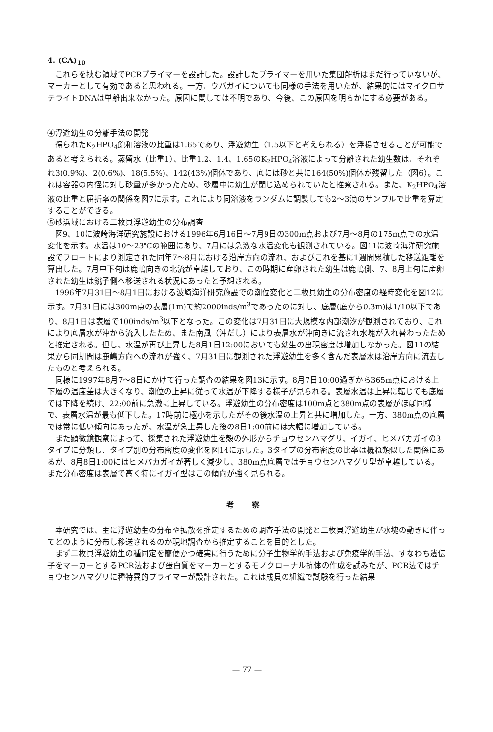4. (CA)<sub>10</sub>
これらを挟む領域でPCRプライマーを設計した。設計したプライマーを用いた集団解析はまだ行っていないが、マーカーとして有効であると思われる。一方、ウバガイについても同様の手法を用いたが、結果的にはマイクロサテライトDNAは単離出来なかった。原因に関しては不明であり、今後、この原因を明らかにする必要がある。
④浮遊幼生の分離手法の開発
得られたK<sub>2</sub>HPO<sub>4</sub>飽和溶液の比重は1.65であり、浮遊幼生（1.5以下と考えられる）を浮揚させることが可能であると考えられる。蒸留水（比重1）、比重1.2、1.4、1.65のK<sub>2</sub>HPO<sub>4</sub>溶液によって分離された幼生数は、それぞれ3(0.9%)、2(0.6%)、18(5.5%)、142(43%)個体であり、底には砂と共に164(50%)個体が残留した（図6）。これは容器の内径に対し砂量が多かったため、砂層中に幼生が閉じ込められていたと推察される。また、K<sub>2</sub>HPO<sub>4</sub>溶液の比重と屈折率の関係を図7に示す。これにより同溶液をランダムに調製しても2～3滴のサンプルで比重を算定することができる。
⑤砂浜域における二枚貝浮遊幼生の分布調査
図9、10に波崎海洋研究施設における1996年6月16日～7月9日の300m点および7月～8月の175m点での水温変化を示す。水温は10～23℃の範囲にあり、7月には急激な水温変化も観測されている。図11に波崎海洋研究施設でフロートにより測定された同年7～8月における沿岸方向の流れ、およびこれを基に1週間累積した移送距離を算出した。7月中下旬は鹿嶋向きの北流が卓越しており、この時期に産卵された幼生は鹿嶋側、7、8月上旬に産卵された幼生は銚子側へ移送される状況にあったと予想される。
1996年7月31日～8月1日における波崎海洋研究施設での潮位変化と二枚貝幼生の分布密度の経時変化を図12に示す。7月31日には300m点の表層(1m)で約2000inds/m<sup>3</sup>であったのに対し、底層(底から0.3m)は1/10以下であり、8月1日は表層で100inds/m<sup>3</sup>以下となった。この変化は7月31日に大規模な内部潮汐が観測されており、これにより底層水が沖から流入したため、また南風（沖だし）により表層水が沖向きに流され水塊が入れ替わったためと推定される。但し、水温が再び上昇した8月1日12:00においても幼生の出現密度は増加しなかった。図11の結果から同期間は鹿嶋方向への流れが強く、7月31日に観測された浮遊幼生を多く含んだ表層水は沿岸方向に流去したものと考えられる。
同様に1997年8月7～8日にかけて行った調査の結果を図13に示す。8月7日10:00過ぎから365m点における上下層の温度差は大きくなり、潮位の上昇に従って水温が下降する様子が見られる。表層水温は上昇に転じても底層では下降を続け、22:00前に急激に上昇している。浮遊幼生の分布密度は100m点と380m点の表層がほぼ同様で、表層水温が最も低下した。17時前に極小を示したがその後水温の上昇と共に増加した。一方、380m点の底層では常に低い傾向にあったが、水温が急上昇した後の8日1:00前には大幅に増加している。
また顕微鏡観察によって、採集された浮遊幼生を殻の外形からチョウセンハマグリ、イガイ、ヒメバカガイの3タイプに分類し、タイプ別の分布密度の変化を図14に示した。3タイプの分布密度の比率は概ね類似した関係にあるが、8月8日1:00にはヒメバカガイが著しく減少し、380m点底層ではチョウセンハマグリ型が卓越している。また分布密度は表層で高く特にイガイ型はこの傾向が強く見られる。
考 察
本研究では、主に浮遊幼生の分布や拡散を推定するための調査手法の開発と二枚貝浮遊幼生が水塊の動きに伴ってどのように分布し移送されるのか現地調査から推定することを目的とした。
まず二枚貝浮遊幼生の種同定を簡便かつ確実に行うために分子生物学的手法および免疫学的手法、すなわち遺伝子をマーカーとするPCR法および蛋白質をマーカーとするモノクローナル抗体の作成を試みたが、PCR法ではチョウセンハマグリに種特異的プライマーが設計された。これは成貝の組織で試験を行った結果
— 77 —